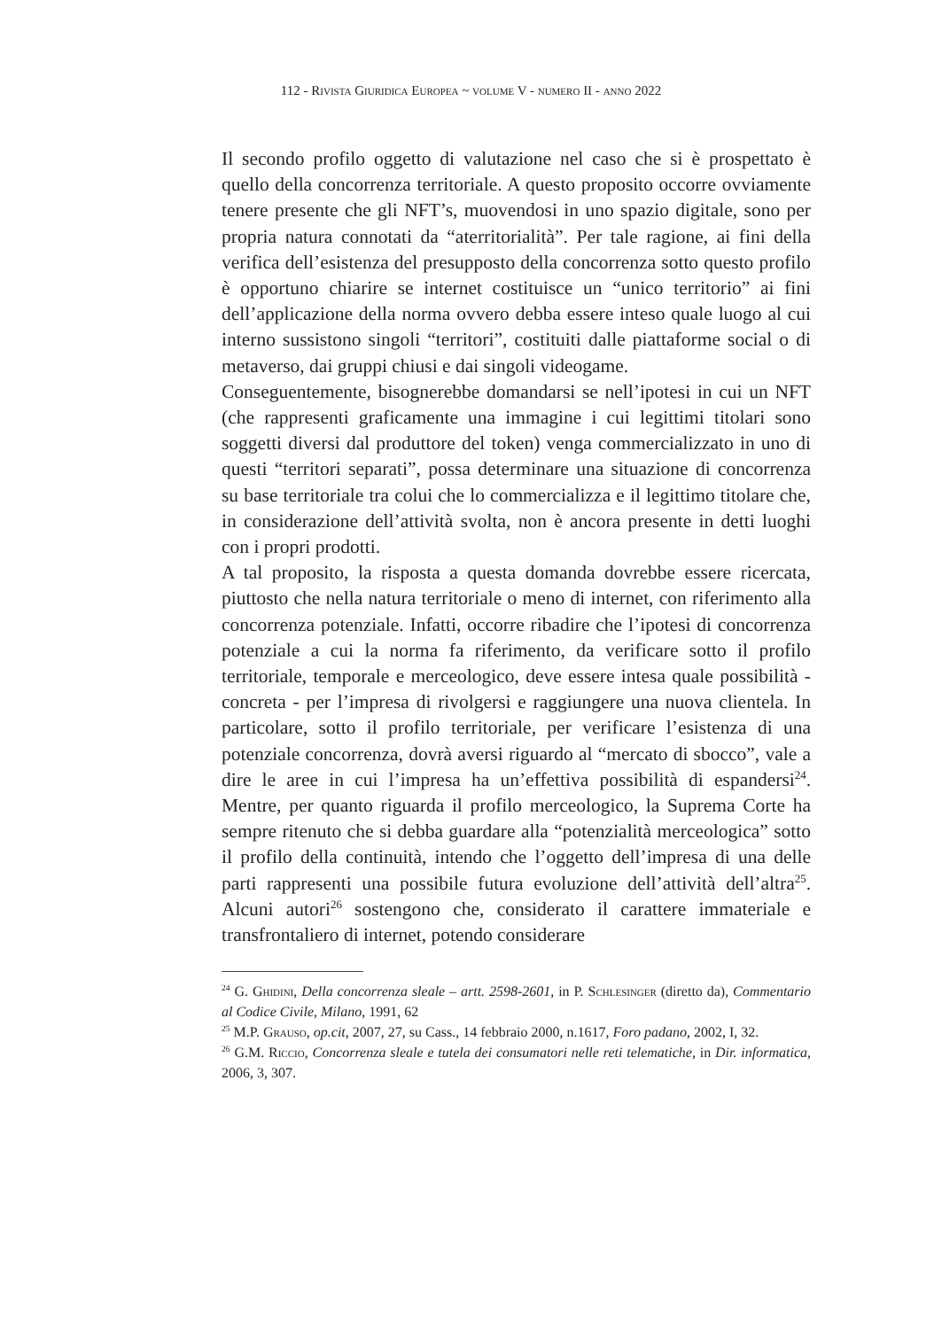112 - Rivista Giuridica Europea ~ volume V - numero II - anno 2022
Il secondo profilo oggetto di valutazione nel caso che si è prospettato è quello della concorrenza territoriale. A questo proposito occorre ovviamente tenere presente che gli NFT’s, muovendosi in uno spazio digitale, sono per propria natura connotati da “aterritorialità”. Per tale ragione, ai fini della verifica dell’esistenza del presupposto della concorrenza sotto questo profilo è opportuno chiarire se internet costituisce un “unico territorio” ai fini dell’applicazione della norma ovvero debba essere inteso quale luogo al cui interno sussistono singoli “territori”, costituiti dalle piattaforme social o di metaverso, dai gruppi chiusi e dai singoli videogame.
Conseguentemente, bisognerebbe domandarsi se nell’ipotesi in cui un NFT (che rappresenti graficamente una immagine i cui legittimi titolari sono soggetti diversi dal produttore del token) venga commercializzato in uno di questi “territori separati”, possa determinare una situazione di concorrenza su base territoriale tra colui che lo commercializza e il legittimo titolare che, in considerazione dell’attività svolta, non è ancora presente in detti luoghi con i propri prodotti.
A tal proposito, la risposta a questa domanda dovrebbe essere ricercata, piuttosto che nella natura territoriale o meno di internet, con riferimento alla concorrenza potenziale. Infatti, occorre ribadire che l’ipotesi di concorrenza potenziale a cui la norma fa riferimento, da verificare sotto il profilo territoriale, temporale e merceologico, deve essere intesa quale possibilità - concreta - per l’impresa di rivolgersi e raggiungere una nuova clientela. In particolare, sotto il profilo territoriale, per verificare l’esistenza di una potenziale concorrenza, dovrà aversi riguardo al “mercato di sbocco”, vale a dire le aree in cui l’impresa ha un’effettiva possibilità di espandersi<sup>24</sup>. Mentre, per quanto riguarda il profilo merceologico, la Suprema Corte ha sempre ritenuto che si debba guardare alla “potenzialità merceologica” sotto il profilo della continuità, intendo che l’oggetto dell’impresa di una delle parti rappresenti una possibile futura evoluzione dell’attività dell’altra<sup>25</sup>. Alcuni autori<sup>26</sup> sostengono che, considerato il carattere immateriale e transfrontaliero di internet, potendo considerare
<sup>24</sup> G. Ghidini, Della concorrenza sleale – artt. 2598-2601, in P. Schlesinger (diretto da), Commentario al Codice Civile, Milano, 1991, 62
<sup>25</sup> M.P. Grauso, op.cit, 2007, 27, su Cass., 14 febbraio 2000, n.1617, Foro padano, 2002, I, 32.
<sup>26</sup> G.M. Riccio, Concorrenza sleale e tutela dei consumatori nelle reti telematiche, in Dir. informatica, 2006, 3, 307.